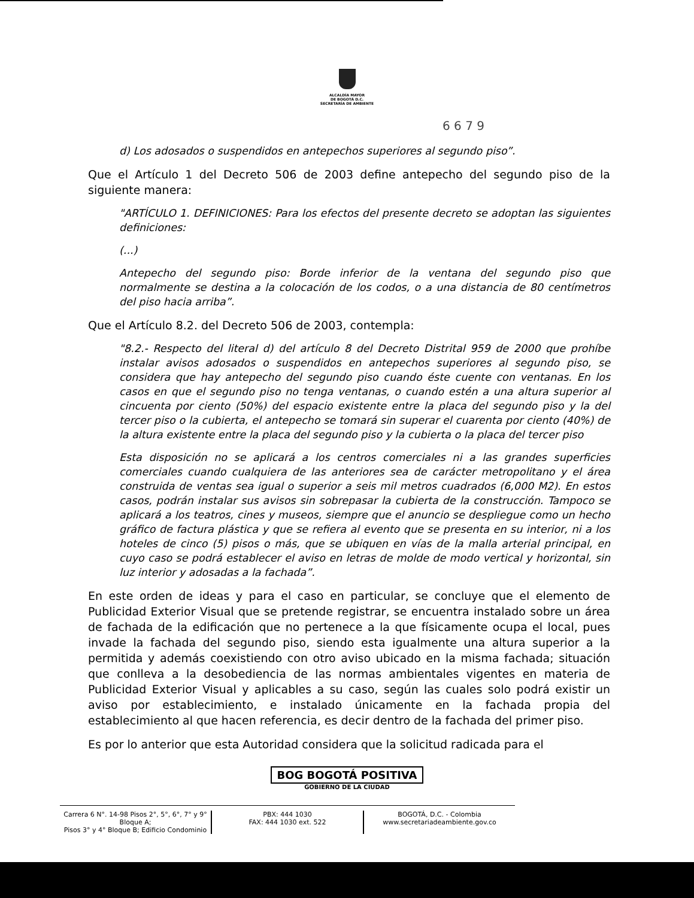ALCALDÍA MAYOR
DE BOGOTÁ D.C.
SECRETARÍA DE AMBIENTE
6 6 7 9
d) Los adosados o suspendidos en antepechos superiores al segundo piso”.
Que el Artículo 1 del Decreto 506 de 2003 define antepecho del segundo piso de la siguiente manera:
"ARTÍCULO 1. DEFINICIONES: Para los efectos del presente decreto se adoptan las siguientes definiciones:
(...)
Antepecho del segundo piso: Borde inferior de la ventana del segundo piso que normalmente se destina a la colocación de los codos, o a una distancia de 80 centímetros del piso hacia arriba”.
Que el Artículo 8.2. del Decreto 506 de 2003, contempla:
"8.2.- Respecto del literal d) del artículo 8 del Decreto Distrital 959 de 2000 que prohíbe instalar avisos adosados o suspendidos en antepechos superiores al segundo piso, se considera que hay antepecho del segundo piso cuando éste cuente con ventanas. En los casos en que el segundo piso no tenga ventanas, o cuando estén a una altura superior al cincuenta por ciento (50%) del espacio existente entre la placa del segundo piso y la del tercer piso o la cubierta, el antepecho se tomará sin superar el cuarenta por ciento (40%) de la altura existente entre la placa del segundo piso y la cubierta o la placa del tercer piso
Esta disposición no se aplicará a los centros comerciales ni a las grandes superficies comerciales cuando cualquiera de las anteriores sea de carácter metropolitano y el área construida de ventas sea igual o superior a seis mil metros cuadrados (6,000 M2). En estos casos, podrán instalar sus avisos sin sobrepasar la cubierta de la construcción. Tampoco se aplicará a los teatros, cines y museos, siempre que el anuncio se despliegue como un hecho gráfico de factura plástica y que se refiera al evento que se presenta en su interior, ni a los hoteles de cinco (5) pisos o más, que se ubiquen en vías de la malla arterial principal, en cuyo caso se podrá establecer el aviso en letras de molde de modo vertical y horizontal, sin luz interior y adosadas a la fachada”.
En este orden de ideas y para el caso en particular, se concluye que el elemento de Publicidad Exterior Visual que se pretende registrar, se encuentra instalado sobre un área de fachada de la edificación que no pertenece a la que físicamente ocupa el local, pues invade la fachada del segundo piso, siendo esta igualmente una altura superior a la permitida y además coexistiendo con otro aviso ubicado en la misma fachada; situación que conlleva a la desobediencia de las normas ambientales vigentes en materia de Publicidad Exterior Visual y aplicables a su caso, según las cuales solo podrá existir un aviso por establecimiento, e instalado únicamente en la fachada propia del establecimiento al que hacen referencia, es decir dentro de la fachada del primer piso.
Es por lo anterior que esta Autoridad considera que la solicitud radicada para el
BOG BOGOTÁ POSITIVA
GOBIERNO DE LA CIUDAD
Carrera 6 N°. 14-98 Pisos 2°, 5°, 6°, 7° y 9° Bloque A;
Pisos 3° y 4° Bloque B; Edificio Condominio
PBX: 444 1030
FAX: 444 1030 ext. 522
BOGOTÁ, D.C. - Colombia
www.secretariadeambiente.gov.co